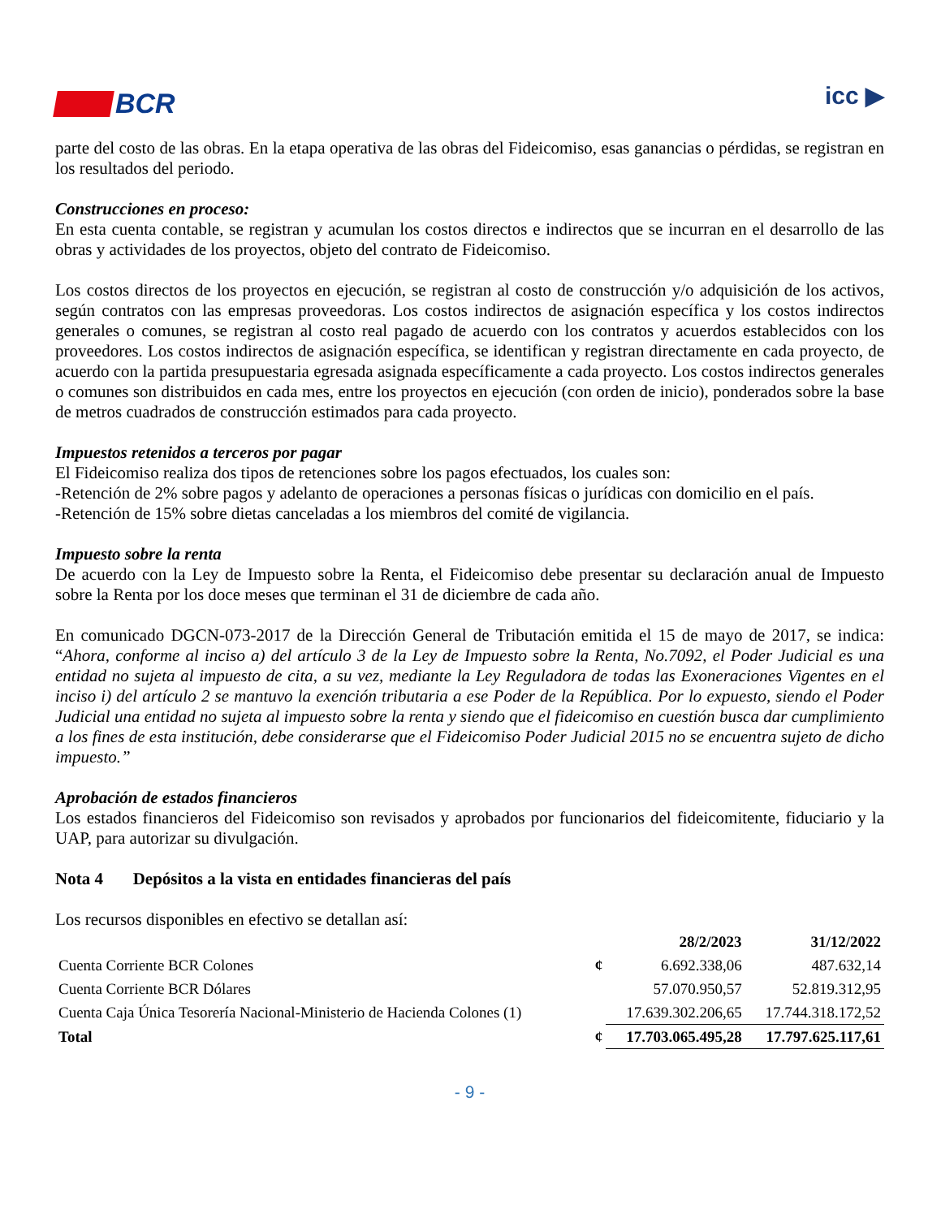BCR
icc ▶
parte del costo de las obras. En la etapa operativa de las obras del Fideicomiso, esas ganancias o pérdidas, se registran en los resultados del periodo.
Construcciones en proceso:
En esta cuenta contable, se registran y acumulan los costos directos e indirectos que se incurran en el desarrollo de las obras y actividades de los proyectos, objeto del contrato de Fideicomiso.
Los costos directos de los proyectos en ejecución, se registran al costo de construcción y/o adquisición de los activos, según contratos con las empresas proveedoras. Los costos indirectos de asignación específica y los costos indirectos generales o comunes, se registran al costo real pagado de acuerdo con los contratos y acuerdos establecidos con los proveedores. Los costos indirectos de asignación específica, se identifican y registran directamente en cada proyecto, de acuerdo con la partida presupuestaria egresada asignada específicamente a cada proyecto. Los costos indirectos generales o comunes son distribuidos en cada mes, entre los proyectos en ejecución (con orden de inicio), ponderados sobre la base de metros cuadrados de construcción estimados para cada proyecto.
Impuestos retenidos a terceros por pagar
El Fideicomiso realiza dos tipos de retenciones sobre los pagos efectuados, los cuales son:
-Retención de 2% sobre pagos y adelanto de operaciones a personas físicas o jurídicas con domicilio en el país.
-Retención de 15% sobre dietas canceladas a los miembros del comité de vigilancia.
Impuesto sobre la renta
De acuerdo con la Ley de Impuesto sobre la Renta, el Fideicomiso debe presentar su declaración anual de Impuesto sobre la Renta por los doce meses que terminan el 31 de diciembre de cada año.
En comunicado DGCN-073-2017 de la Dirección General de Tributación emitida el 15 de mayo de 2017, se indica: “Ahora, conforme al inciso a) del artículo 3 de la Ley de Impuesto sobre la Renta, No.7092, el Poder Judicial es una entidad no sujeta al impuesto de cita, a su vez, mediante la Ley Reguladora de todas las Exoneraciones Vigentes en el inciso i) del artículo 2 se mantuvo la exención tributaria a ese Poder de la República. Por lo expuesto, siendo el Poder Judicial una entidad no sujeta al impuesto sobre la renta y siendo que el fideicomiso en cuestión busca dar cumplimiento a los fines de esta institución, debe considerarse que el Fideicomiso Poder Judicial 2015 no se encuentra sujeto de dicho impuesto.”
Aprobación de estados financieros
Los estados financieros del Fideicomiso son revisados y aprobados por funcionarios del fideicomitente, fiduciario y la UAP, para autorizar su divulgación.
Nota 4 Depósitos a la vista en entidades financieras del país
Los recursos disponibles en efectivo se detallan así:
| | | 28/2/2023 | 31/12/2022 |
| --- | --- | --- | --- |
| Cuenta Corriente BCR Colones | ¢ | 6.692.338,06 | 487.632,14 |
| Cuenta Corriente BCR Dólares | | 57.070.950,57 | 52.819.312,95 |
| Cuenta Caja Única Tesorería Nacional-Ministerio de Hacienda Colones (1) | | 17.639.302.206,65 | 17.744.318.172,52 |
| Total | ¢ | 17.703.065.495,28 | 17.797.625.117,61 |
- 9 -